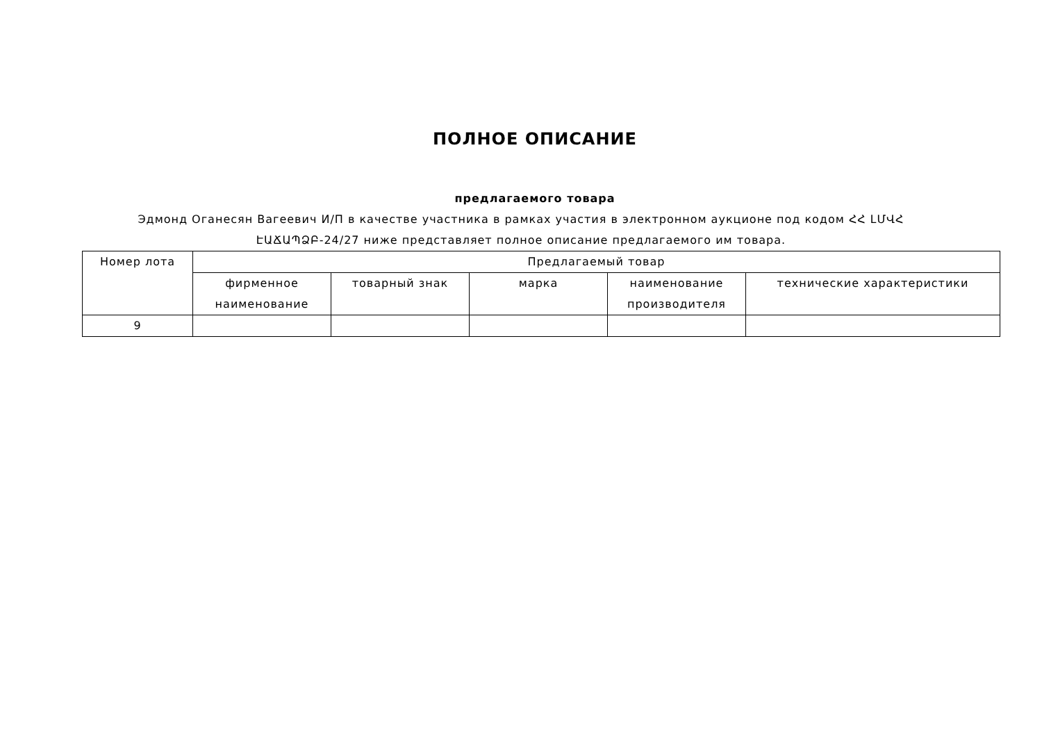ПОЛНОЕ ОПИСАНИЕ
предлагаемого товара
Эдмонд Оганесян Вагеевич И/П в качестве участника в рамках участия в электронном аукционе под кодом ՀՀ ԼՄՎՀ ԷԱՃԱՊՁԲ-24/27 ниже представляет полное описание предлагаемого им товара.
| Номер лота | Предлагаемый товар | | | | |
| --- | --- | --- | --- | --- | --- |
| | фирменное наименование | товарный знак | марка | наименование производителя | технические характеристики |
| 9 | | | | | |